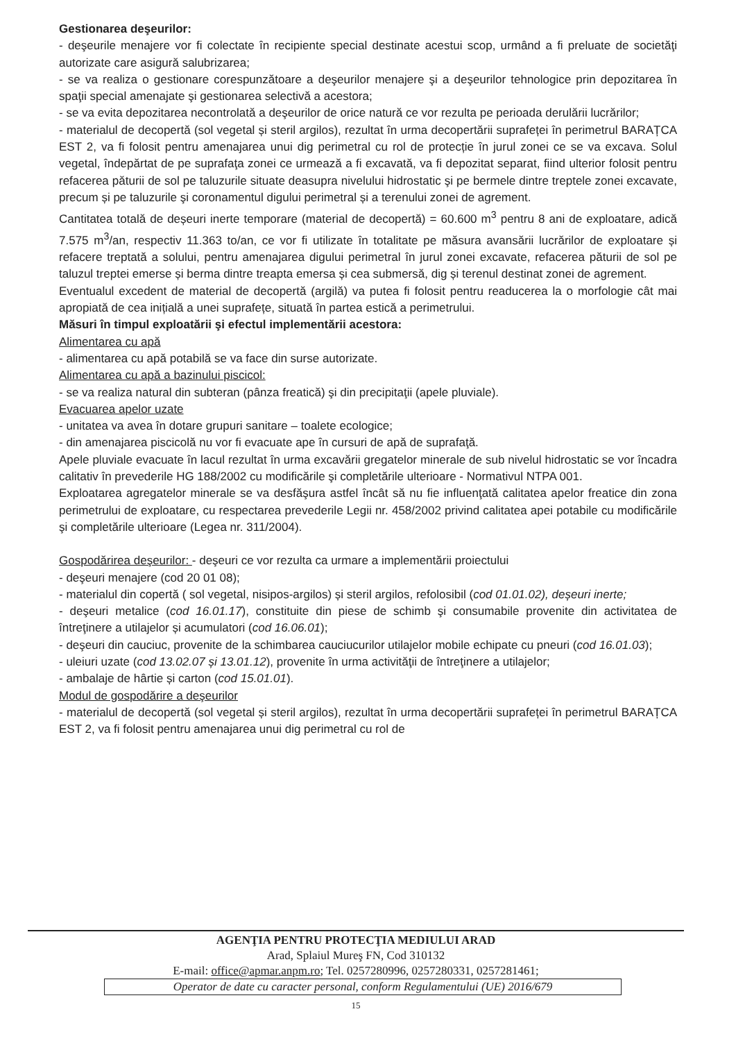Gestionarea deşeurilor:
- deşeurile menajere vor fi colectate în recipiente special destinate acestui scop, urmând a fi preluate de societăţi autorizate care asigură salubrizarea;
- se va realiza o gestionare corespunzătoare a deşeurilor menajere şi a deşeurilor tehnologice prin depozitarea în spaţii special amenajate şi gestionarea selectivă a acestora;
- se va evita depozitarea necontrolată a deşeurilor de orice natură ce vor rezulta pe perioada derulării lucrărilor;
- materialul de decopertă (sol vegetal și steril argilos), rezultat în urma decopertării suprafeței în perimetrul BARAȚCA EST 2, va fi folosit pentru amenajarea unui dig perimetral cu rol de protecție în jurul zonei ce se va excava. Solul vegetal, îndepărtat de pe suprafaţa zonei ce urmează a fi excavată, va fi depozitat separat, fiind ulterior folosit pentru refacerea păturii de sol pe taluzurile situate deasupra nivelului hidrostatic şi pe bermele dintre treptele zonei excavate, precum și pe taluzurile şi coronamentul digului perimetral și a terenului zonei de agrement.
Cantitatea totală de deșeuri inerte temporare (material de decopertă) = 60.600 m<sup>3</sup> pentru 8 ani de exploatare, adică 7.575 m<sup>3</sup>/an, respectiv 11.363 to/an, ce vor fi utilizate în totalitate pe măsura avansării lucrărilor de exploatare și refacere treptată a solului, pentru amenajarea digului perimetral în jurul zonei excavate, refacerea păturii de sol pe taluzul treptei emerse și berma dintre treapta emersa și cea submersă, dig și terenul destinat zonei de agrement.
Eventualul excedent de material de decopertă (argilă) va putea fi folosit pentru readucerea la o morfologie cât mai apropiată de cea inițială a unei suprafețe, situată în partea estică a perimetrului.
Măsuri în timpul exploatării şi efectul implementării acestora:
Alimentarea cu apă
- alimentarea cu apă potabilă se va face din surse autorizate.
Alimentarea cu apă a bazinului piscicol:
- se va realiza natural din subteran (pânza freatică) şi din precipitaţii (apele pluviale).
Evacuarea apelor uzate
- unitatea va avea în dotare grupuri sanitare – toalete ecologice;
- din amenajarea piscicolă nu vor fi evacuate ape în cursuri de apă de suprafaţă.
Apele pluviale evacuate în lacul rezultat în urma excavării gregatelor minerale de sub nivelul hidrostatic se vor încadra calitativ în prevederile HG 188/2002 cu modificările şi completările ulterioare - Normativul NTPA 001.
Exploatarea agregatelor minerale se va desfăşura astfel încât să nu fie influenţată calitatea apelor freatice din zona perimetrului de exploatare, cu respectarea prevederile Legii nr. 458/2002 privind calitatea apei potabile cu modificările şi completările ulterioare (Legea nr. 311/2004).
Gospodărirea deşeurilor: - deşeuri ce vor rezulta ca urmare a implementării proiectului
- deşeuri menajere (cod 20 01 08);
- materialul din copertă ( sol vegetal, nisipos-argilos) și steril argilos, refolosibil (cod 01.01.02), deșeuri inerte;
- deşeuri metalice (cod 16.01.17), constituite din piese de schimb şi consumabile provenite din activitatea de întreţinere a utilajelor și acumulatori (cod 16.06.01);
- deşeuri din cauciuc, provenite de la schimbarea cauciucurilor utilajelor mobile echipate cu pneuri (cod 16.01.03);
- uleiuri uzate (cod 13.02.07 și 13.01.12), provenite în urma activităţii de întreţinere a utilajelor;
- ambalaje de hârtie și carton (cod 15.01.01).
Modul de gospodărire a deşeurilor
- materialul de decopertă (sol vegetal și steril argilos), rezultat în urma decopertării suprafeței în perimetrul BARAȚCA EST 2, va fi folosit pentru amenajarea unui dig perimetral cu rol de
AGENŢIA PENTRU PROTECŢIA MEDIULUI ARAD
Arad, Splaiul Mureş FN, Cod 310132
E-mail: office@apmar.anpm.ro; Tel. 0257280996, 0257280331, 0257281461;
Operator de date cu caracter personal, conform Regulamentului (UE) 2016/679
15